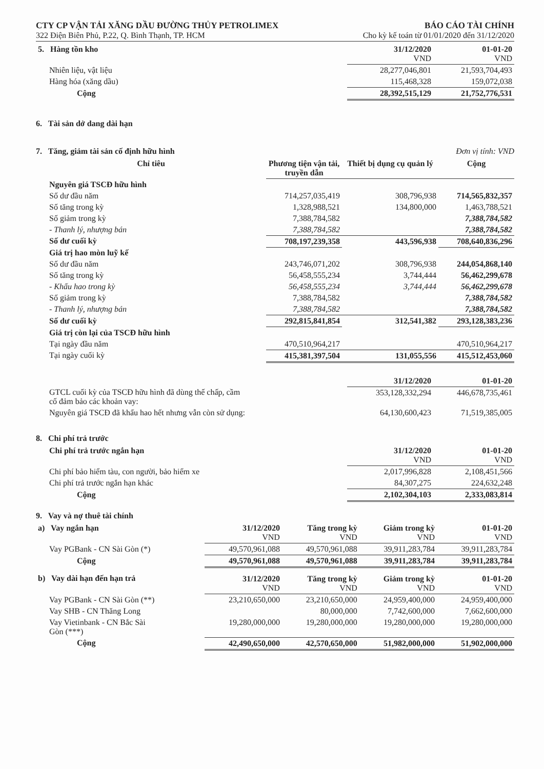CTY CP VẬN TẢI XĂNG DẦU ĐƯỜNG THỦY PETROLIMEX BÁO CÁO TÀI CHÍNH
322 Điện Biên Phủ, P.22, Q. Bình Thạnh, TP. HCM Cho kỳ kế toán từ 01/01/2020 đến 31/12/2020
| 5. Hàng tồn kho | 31/12/2020 VND | 01-01-20 VND |
| Nhiên liệu, vật liệu | 28,277,046,801 | 21,593,704,493 |
| Hàng hóa (xăng dầu) | 115,468,328 | 159,072,038 |
| Cộng | 28,392,515,129 | 21,752,776,531 |
6. Tài sản dở dang dài hạn
7. Tăng, giảm tài sản cố định hữu hình Đơn vị tính: VND
| Chỉ tiêu | Phương tiện vận tải, truyền dẫn | Thiết bị dụng cụ quản lý | Cộng |
| Nguyên giá TSCĐ hữu hình | | | |
| Số dư đầu năm | 714,257,035,419 | 308,796,938 | 714,565,832,357 |
| Số tăng trong kỳ | 1,328,988,521 | 134,800,000 | 1,463,788,521 |
| Số giảm trong kỳ | 7,388,784,582 | | 7,388,784,582 |
| - Thanh lý, nhượng bán | 7,388,784,582 | | 7,388,784,582 |
| Số dư cuối kỳ | 708,197,239,358 | 443,596,938 | 708,640,836,296 |
| Giá trị hao mòn luỹ kế | | | |
| Số dư đầu năm | 243,746,071,202 | 308,796,938 | 244,054,868,140 |
| Số tăng trong kỳ | 56,458,555,234 | 3,744,444 | 56,462,299,678 |
| - Khấu hao trong kỳ | 56,458,555,234 | 3,744,444 | 56,462,299,678 |
| Số giảm trong kỳ | 7,388,784,582 | | 7,388,784,582 |
| - Thanh lý, nhượng bán | 7,388,784,582 | | 7,388,784,582 |
| Số dư cuối kỳ | 292,815,841,854 | 312,541,382 | 293,128,383,236 |
| Giá trị còn lại của TSCĐ hữu hình | | | |
| Tại ngày đầu năm | 470,510,964,217 | | 470,510,964,217 |
| Tại ngày cuối kỳ | 415,381,397,504 | 131,055,556 | 415,512,453,060 |
| | 31/12/2020 | 01-01-20 |
| GTCL cuối kỳ của TSCĐ hữu hình đã dùng thế chấp, cầm cố đảm bảo các khoản vay: | 353,128,332,294 | 446,678,735,461 |
| Nguyên giá TSCĐ đã khấu hao hết nhưng vẫn còn sử dụng: | 64,130,600,423 | 71,519,385,005 |
8. Chi phí trả trước
| Chi phí trả trước ngắn hạn | 31/12/2020 VND | 01-01-20 VND |
| Chi phí bảo hiểm tàu, con người, bảo hiểm xe | 2,017,996,828 | 2,108,451,566 |
| Chi phí trả trước ngắn hạn khác | 84,307,275 | 224,632,248 |
| Cộng | 2,102,304,103 | 2,333,083,814 |
9. Vay và nợ thuê tài chính
| a) Vay ngắn hạn | 31/12/2020 VND | Tăng trong kỳ VND | Giảm trong kỳ VND | 01-01-20 VND |
| Vay PGBank - CN Sài Gòn (*) | 49,570,961,088 | 49,570,961,088 | 39,911,283,784 | 39,911,283,784 |
| Cộng | 49,570,961,088 | 49,570,961,088 | 39,911,283,784 | 39,911,283,784 |
| b) Vay dài hạn đến hạn trả | 31/12/2020 VND | Tăng trong kỳ VND | Giảm trong kỳ VND | 01-01-20 VND |
| Vay PGBank - CN Sài Gòn (**) | 23,210,650,000 | 23,210,650,000 | 24,959,400,000 | 24,959,400,000 |
| Vay SHB - CN Thăng Long | | 80,000,000 | 7,742,600,000 | 7,662,600,000 |
| Vay Vietinbank - CN Bắc Sài Gòn (***) | 19,280,000,000 | 19,280,000,000 | 19,280,000,000 | 19,280,000,000 |
| Cộng | 42,490,650,000 | 42,570,650,000 | 51,982,000,000 | 51,902,000,000 |